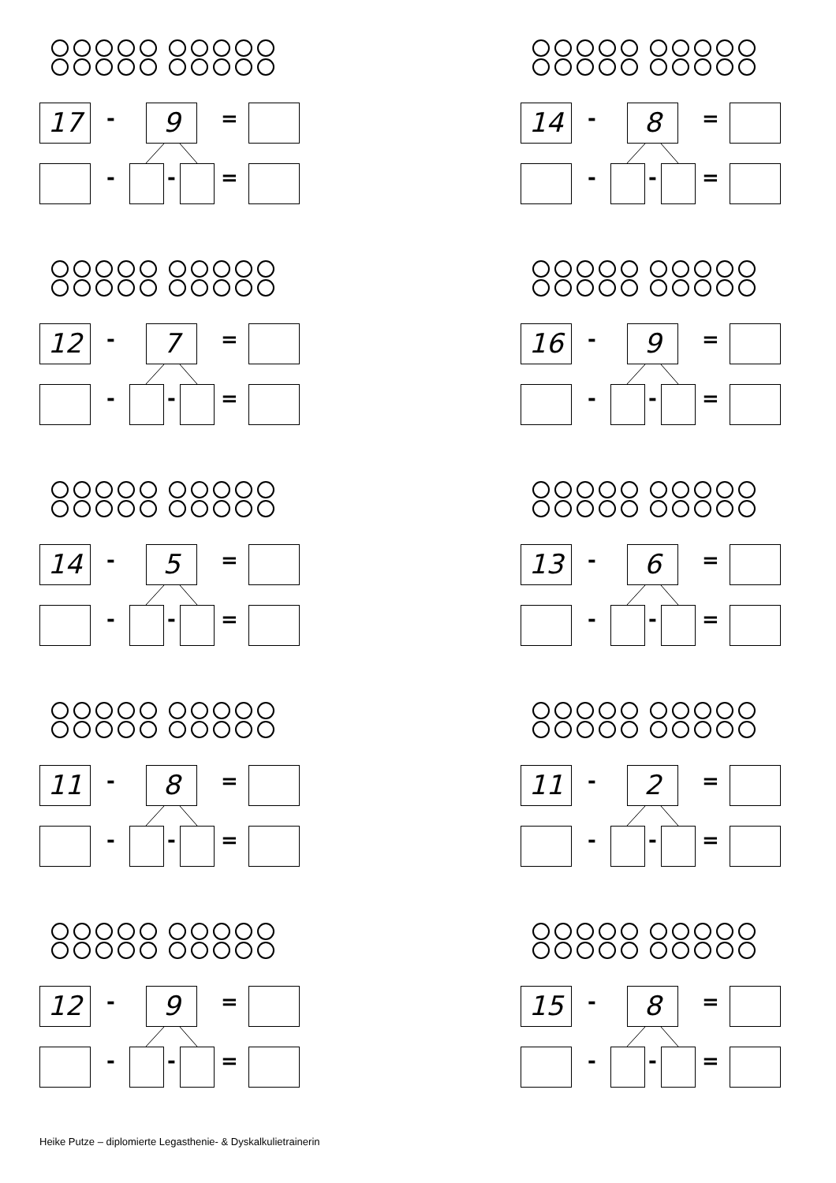17 - 9 =
- - =
14 - 8 =
- - =
12 - 7 =
- - =
16 - 9 =
- - =
14 - 5 =
- - =
13 - 6 =
- - =
11 - 8 =
- - =
11 - 2 =
- - =
12 - 9 =
- - =
15 - 8 =
- - =
Heike Putze – diplomierte Legasthenie- & Dyskalkulietrainerin